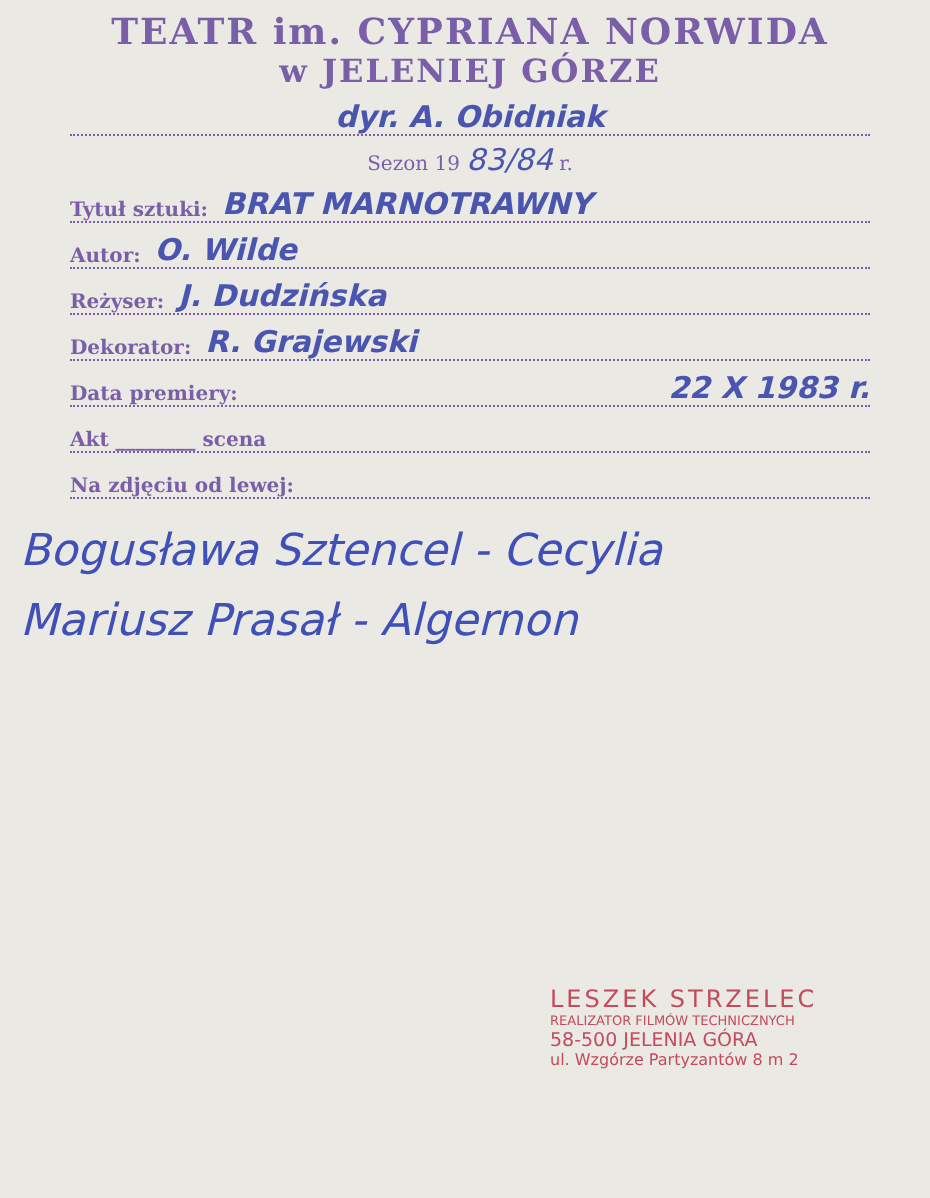TEATR im. CYPRIANA NORWIDA
w JELENIEJ GÓRZE
dyr. A. Obidniak
Sezon 19 83/84 r.
Tytuł sztuki: BRAT MARNOTRAWNY
Autor: O. Wilde
Reżyser: J. Dudzińska
Dekorator: R. Grajewski
Data premiery: 22 X 1983 r.
Akt ________ scena
Na zdjęciu od lewej:
Bogusława Sztencel - Cecylia
Mariusz Prasał - Algernon
LESZEK STRZELEC
REALIZATOR FILMÓW TECHNICZNYCH
58-500 JELENIA GÓRA
ul. Wzgórze Partyzantów 8 m 2